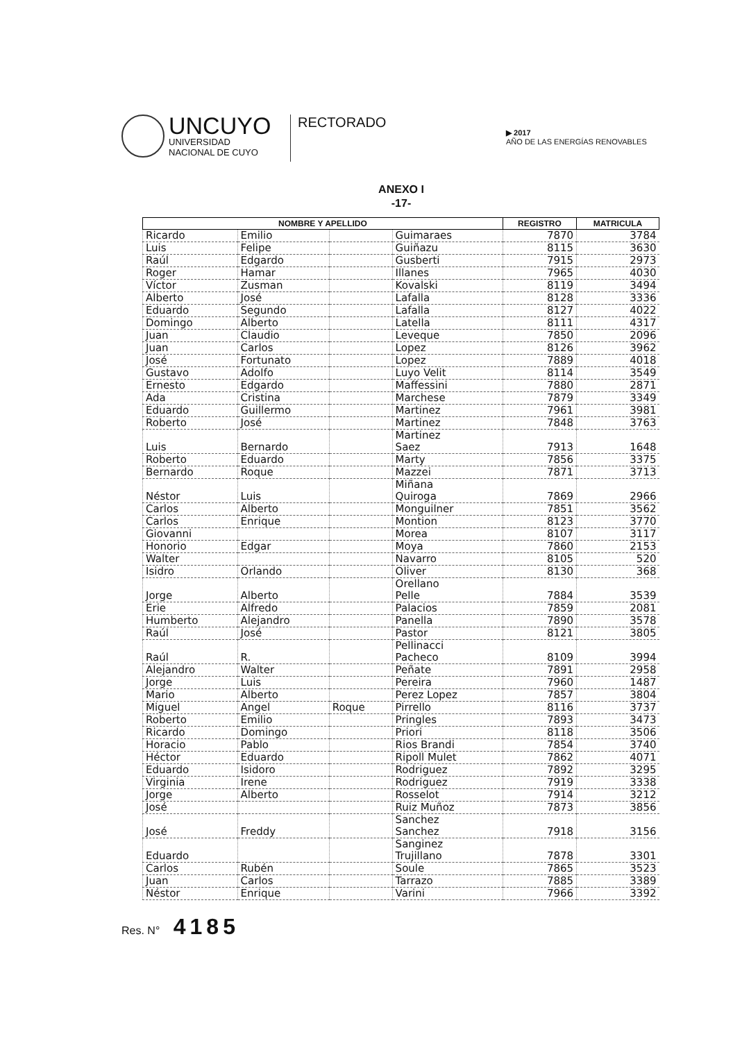UNCUYO
UNIVERSIDAD
NACIONAL DE CUYO
RECTORADO
▶ 2017
AÑO DE LAS ENERGÍAS RENOVABLES
ANEXO I
-17-
| NOMBRE Y APELLIDO | | | | REGISTRO | MATRICULA |
| --- | --- | --- | --- | --- | --- |
| Ricardo | Emilio | | Guimaraes | 7870 | 3784 |
| Luis | Felipe | | Guiñazu | 8115 | 3630 |
| Raúl | Edgardo | | Gusberti | 7915 | 2973 |
| Roger | Hamar | | Illanes | 7965 | 4030 |
| Víctor | Zusman | | Kovalski | 8119 | 3494 |
| Alberto | José | | Lafalla | 8128 | 3336 |
| Eduardo | Segundo | | Lafalla | 8127 | 4022 |
| Domingo | Alberto | | Latella | 8111 | 4317 |
| Juan | Claudio | | Leveque | 7850 | 2096 |
| Juan | Carlos | | Lopez | 8126 | 3962 |
| José | Fortunato | | Lopez | 7889 | 4018 |
| Gustavo | Adolfo | | Luyo Velit | 8114 | 3549 |
| Ernesto | Edgardo | | Maffessini | 7880 | 2871 |
| Ada | Cristina | | Marchese | 7879 | 3349 |
| Eduardo | Guillermo | | Martinez | 7961 | 3981 |
| Roberto | José | | Martinez | 7848 | 3763 |
| Luis | Bernardo | | Martinez Saez | 7913 | 1648 |
| Roberto | Eduardo | | Marty | 7856 | 3375 |
| Bernardo | Roque | | Mazzei | 7871 | 3713 |
| Néstor | Luis | | Miñana Quiroga | 7869 | 2966 |
| Carlos | Alberto | | Monguilner | 7851 | 3562 |
| Carlos | Enrique | | Montion | 8123 | 3770 |
| Giovanni | | | Morea | 8107 | 3117 |
| Honorio | Edgar | | Moya | 7860 | 2153 |
| Walter | | | Navarro | 8105 | 520 |
| Isidro | Orlando | | Oliver | 8130 | 368 |
| Jorge | Alberto | | Orellano Pelle | 7884 | 3539 |
| Erie | Alfredo | | Palacios | 7859 | 2081 |
| Humberto | Alejandro | | Panella | 7890 | 3578 |
| Raúl | José | | Pastor | 8121 | 3805 |
| Raúl | R. | | Pellinacci Pacheco | 8109 | 3994 |
| Alejandro | Walter | | Peñate | 7891 | 2958 |
| Jorge | Luis | | Pereira | 7960 | 1487 |
| Mario | Alberto | | Perez Lopez | 7857 | 3804 |
| Miguel | Angel | Roque | Pirrello | 8116 | 3737 |
| Roberto | Emilio | | Pringles | 7893 | 3473 |
| Ricardo | Domingo | | Priori | 8118 | 3506 |
| Horacio | Pablo | | Rios Brandi | 7854 | 3740 |
| Héctor | Eduardo | | Ripoll Mulet | 7862 | 4071 |
| Eduardo | Isidoro | | Rodriguez | 7892 | 3295 |
| Virginia | Irene | | Rodriguez | 7919 | 3338 |
| Jorge | Alberto | | Rosselot | 7914 | 3212 |
| José | | | Ruiz Muñoz | 7873 | 3856 |
| José | Freddy | | Sanchez Sanchez | 7918 | 3156 |
| Eduardo | | | Sanginez Trujillano | 7878 | 3301 |
| Carlos | Rubén | | Soule | 7865 | 3523 |
| Juan | Carlos | | Tarrazo | 7885 | 3389 |
| Néstor | Enrique | | Varini | 7966 | 3392 |
Res. N° 4185